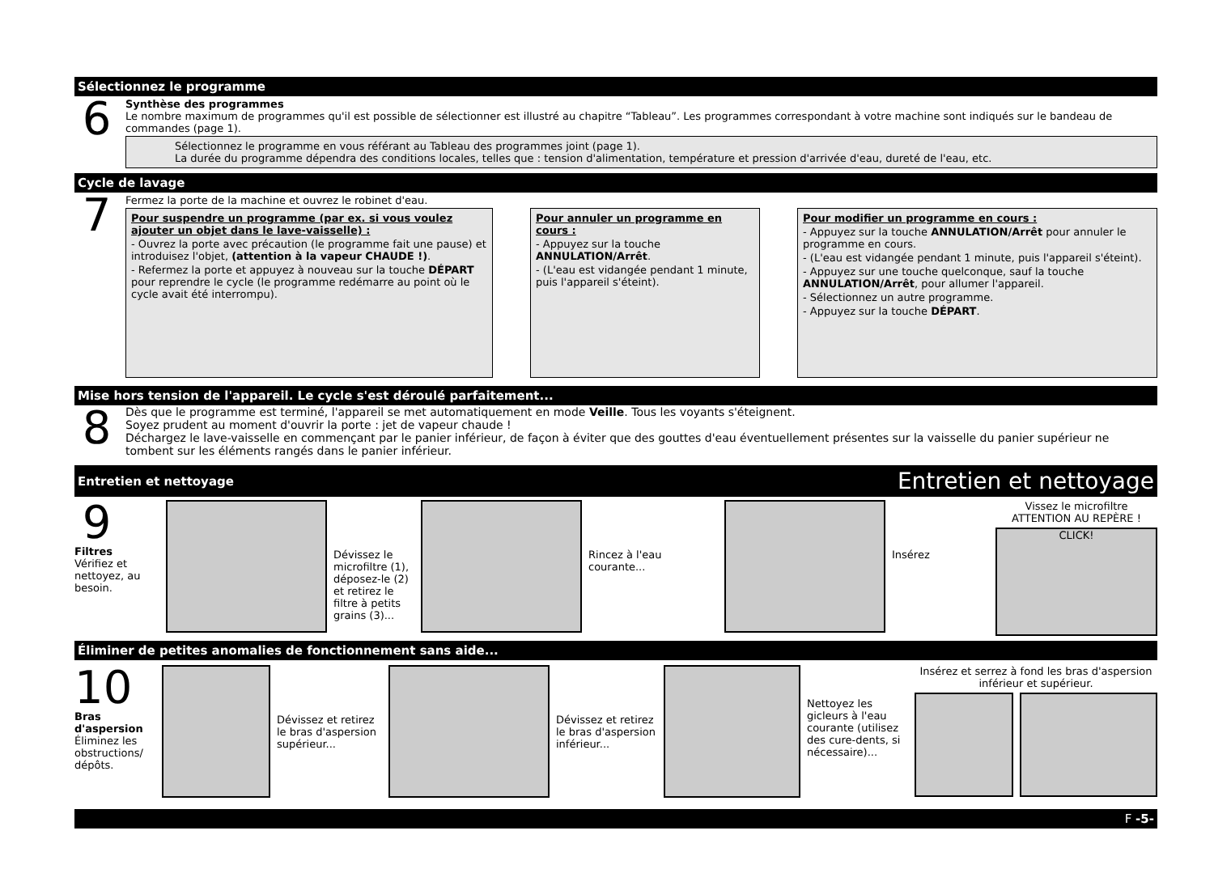Sélectionnez le programme
6
Synthèse des programmes
Le nombre maximum de programmes qu'il est possible de sélectionner est illustré au chapitre “Tableau”. Les programmes correspondant à votre machine sont indiqués sur le bandeau de commandes (page 1).
Sélectionnez le programme en vous référant au Tableau des programmes joint (page 1).
La durée du programme dépendra des conditions locales, telles que : tension d'alimentation, température et pression d'arrivée d'eau, dureté de l'eau, etc.
Cycle de lavage
7
Fermez la porte de la machine et ouvrez le robinet d'eau.
Pour suspendre un programme (par ex. si vous voulez ajouter un objet dans le lave-vaisselle) :
- Ouvrez la porte avec précaution (le programme fait une pause) et introduisez l'objet, (attention à la vapeur CHAUDE !).
- Refermez la porte et appuyez à nouveau sur la touche DÉPART pour reprendre le cycle (le programme redémarre au point où le cycle avait été interrompu).
Pour annuler un programme en cours :
- Appuyez sur la touche ANNULATION/Arrêt.
- (L'eau est vidangée pendant 1 minute, puis l'appareil s'éteint).
Pour modifier un programme en cours :
- Appuyez sur la touche ANNULATION/Arrêt pour annuler le programme en cours.
- (L'eau est vidangée pendant 1 minute, puis l'appareil s'éteint).
- Appuyez sur une touche quelconque, sauf la touche ANNULATION/Arrêt, pour allumer l'appareil.
- Sélectionnez un autre programme.
- Appuyez sur la touche DÉPART.
Mise hors tension de l'appareil. Le cycle s'est déroulé parfaitement...
8
Dès que le programme est terminé, l'appareil se met automatiquement en mode Veille. Tous les voyants s'éteignent.
Soyez prudent au moment d'ouvrir la porte : jet de vapeur chaude !
Déchargez le lave-vaisselle en commençant par le panier inférieur, de façon à éviter que des gouttes d'eau éventuellement présentes sur la vaisselle du panier supérieur ne tombent sur les éléments rangés dans le panier inférieur.
Entretien et nettoyage Entretien et nettoyage
9
Filtres
Vérifiez et nettoyez, au besoin.
Dévissez le microfiltre (1), déposez-le (2) et retirez le filtre à petits grains (3)...
Rincez à l'eau courante...
Insérez
Vissez le microfiltre
ATTENTION AU REPÈRE !
CLICK!
Éliminer de petites anomalies de fonctionnement sans aide...
10
Bras d'aspersion
Éliminez les obstructions/ dépôts.
Dévissez et retirez le bras d'aspersion supérieur...
Dévissez et retirez le bras d'aspersion inférieur...
Nettoyez les gicleurs à l'eau courante (utilisez des cure-dents, si nécessaire)...
Insérez et serrez à fond les bras d'aspersion inférieur et supérieur.
F -5-